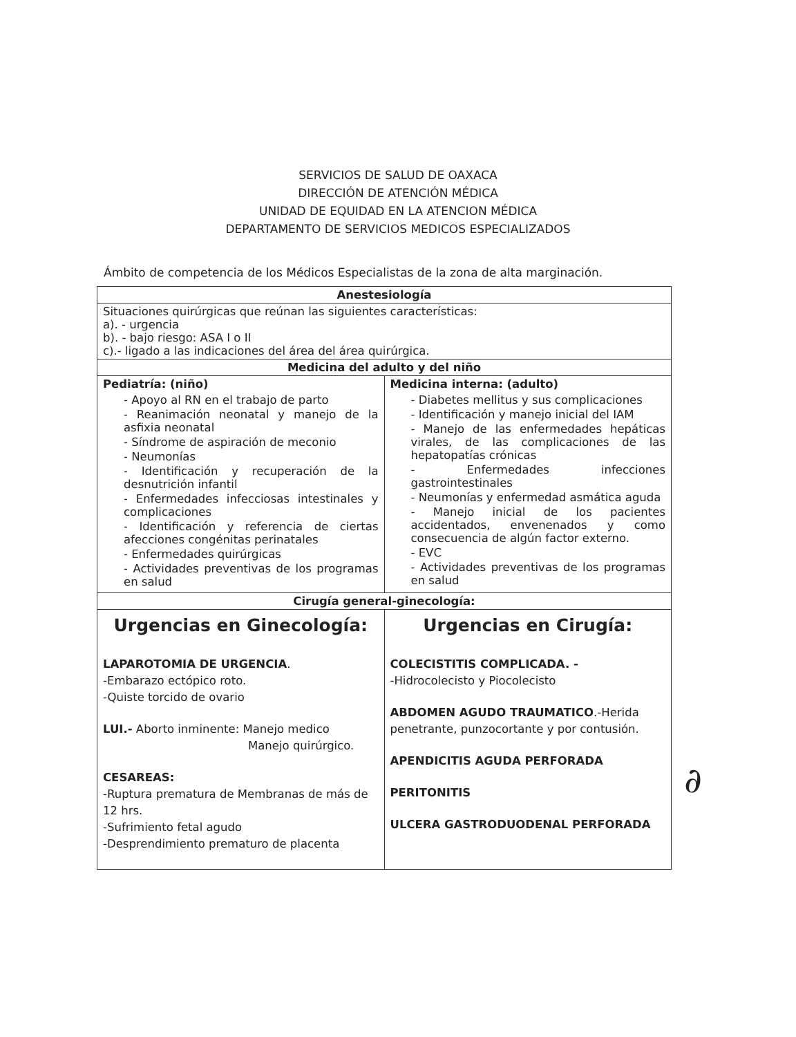SERVICIOS DE SALUD DE OAXACA
DIRECCIÓN DE ATENCIÓN MÉDICA
UNIDAD DE EQUIDAD EN LA ATENCION MÉDICA
DEPARTAMENTO DE SERVICIOS MEDICOS ESPECIALIZADOS
Ámbito de competencia de los Médicos Especialistas de la zona de alta marginación.
| Anestesiología | |
| --- | --- |
| Situaciones quirúrgicas que reúnan las siguientes características: a). - urgencia b). - bajo riesgo: ASA I o II c).- ligado a las indicaciones del área del área quirúrgica. | |
| Medicina del adulto y del niño | |
| Pediatría: (niño) - Apoyo al RN en el trabajo de parto - Reanimación neonatal y manejo de la asfixia neonatal - Síndrome de aspiración de meconio - Neumonías - Identificación y recuperación de la desnutrición infantil - Enfermedades infecciosas intestinales y complicaciones - Identificación y referencia de ciertas afecciones congénitas perinatales - Enfermedades quirúrgicas - Actividades preventivas de los programas en salud | Medicina interna: (adulto) - Diabetes mellitus y sus complicaciones - Identificación y manejo inicial del IAM - Manejo de las enfermedades hepáticas virales, de las complicaciones de las hepatopatías crónicas - Enfermedades infecciones gastrointestinales - Neumonías y enfermedad asmática aguda - Manejo inicial de los pacientes accidentados, envenenados y como consecuencia de algún factor externo. - EVC - Actividades preventivas de los programas en salud |
| Cirugía general-ginecología: | |
| Urgencias en Ginecología: LAPAROTOMIA DE URGENCIA . -Embarazo ectópico roto. -Quiste torcido de ovario LUI.- Aborto inminente: Manejo medico Manejo quirúrgico. CESAREAS: -Ruptura prematura de Membranas de más de 12 hrs. -Sufrimiento fetal agudo -Desprendimiento prematuro de placenta | Urgencias en Cirugía: COLECISTITIS COMPLICADA. - -Hidrocolecisto y Piocolecisto ABDOMEN AGUDO TRAUMATICO .-Herida penetrante, punzocortante y por contusión. APENDICITIS AGUDA PERFORADA PERITONITIS ULCERA GASTRODUODENAL PERFORADA |
∂